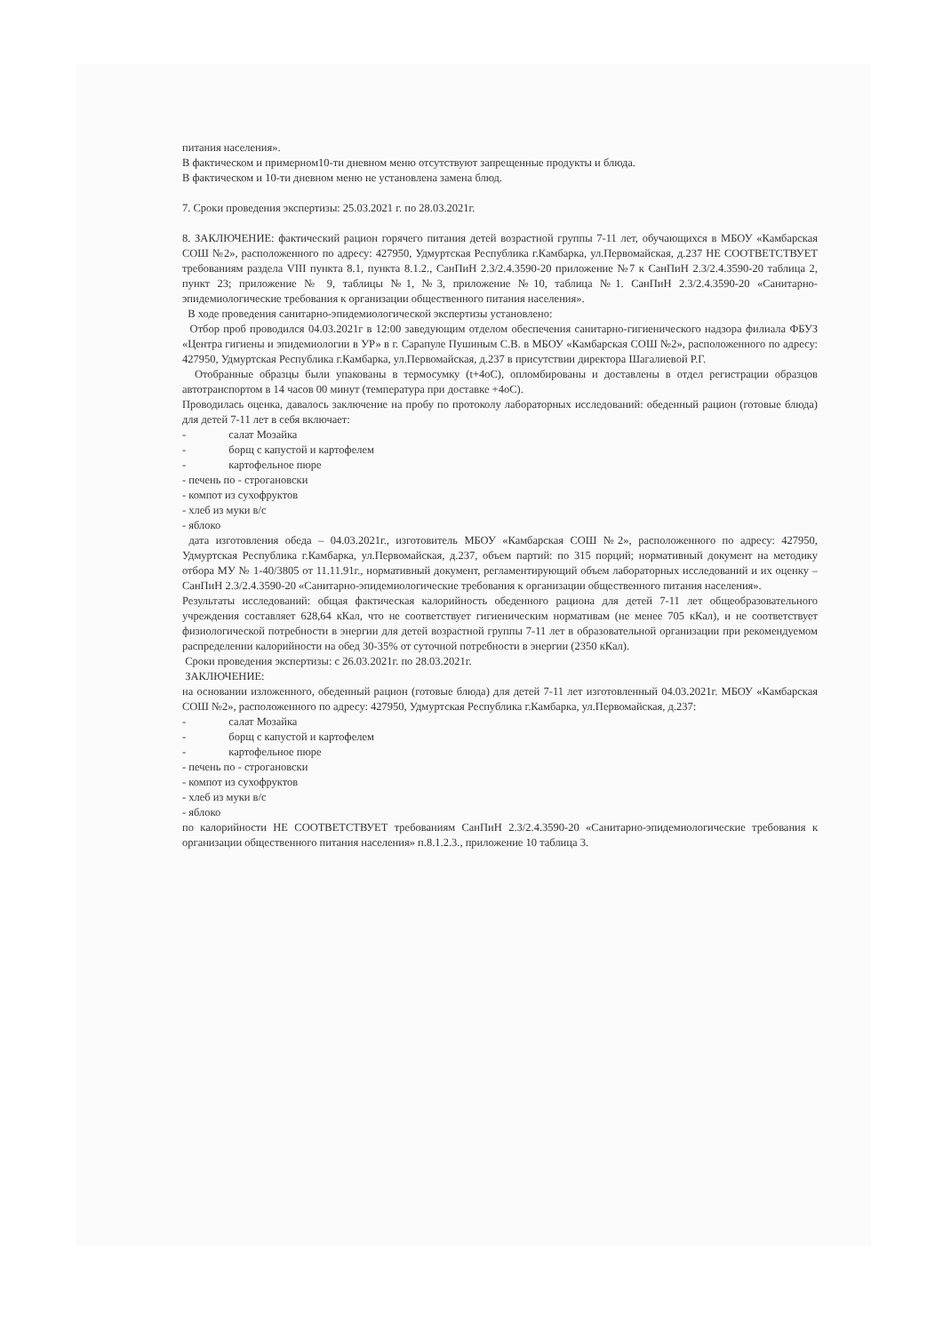питания населения».
В фактическом и примерном10-ти дневном меню отсутствуют запрещенные продукты и блюда.
В фактическом и 10-ти дневном меню не установлена замена блюд.
7. Сроки проведения экспертизы: 25.03.2021 г. по 28.03.2021г.
8. ЗАКЛЮЧЕНИЕ: фактический рацион горячего питания детей возрастной группы 7-11 лет, обучающихся в МБОУ «Камбарская СОШ №2», расположенного по адресу: 427950, Удмуртская Республика г.Камбарка, ул.Первомайская, д.237 НЕ СООТВЕТСТВУЕТ требованиям раздела VIII пункта 8.1, пункта 8.1.2., СанПиН 2.3/2.4.3590-20 приложение №7 к СанПиН 2.3/2.4.3590-20 таблица 2, пункт 23; приложение № 9, таблицы №1, №3, приложение №10, таблица №1. СанПиН 2.3/2.4.3590-20 «Санитарно-эпидемиологические требования к организации общественного питания населения».
В ходе проведения санитарно-эпидемиологической экспертизы установлено:
Отбор проб проводился 04.03.2021г в 12:00 заведующим отделом обеспечения санитарно-гигиенического надзора филиала ФБУЗ «Центра гигиены и эпидемиологии в УР» в г. Сарапуле Пушиным С.В. в МБОУ «Камбарская СОШ №2», расположенного по адресу: 427950, Удмуртская Республика г.Камбарка, ул.Первомайская, д.237 в присутствии директора Шагалиевой Р.Г.
Отобранные образцы были упакованы в термосумку (t+4оС), опломбированы и доставлены в отдел регистрации образцов автотранспортом в 14 часов 00 минут (температура при доставке +4оС).
Проводилась оценка, давалось заключение на пробу по протоколу лабораторных исследований: обеденный рацион (готовые блюда) для детей 7-11 лет в себя включает:
- салат Мозайка
- борщ с капустой и картофелем
- картофельное пюре
- печень по - строгановски
- компот из сухофруктов
- хлеб из муки в/с
- яблоко
дата изготовления обеда – 04.03.2021г., изготовитель МБОУ «Камбарская СОШ №2», расположенного по адресу: 427950, Удмуртская Республика г.Камбарка, ул.Первомайская, д.237, объем партий: по 315 порций; нормативный документ на методику отбора МУ № 1-40/3805 от 11.11.91г., нормативный документ, регламентирующий объем лабораторных исследований и их оценку – СанПиН 2.3/2.4.3590-20 «Санитарно-эпидемиологические требования к организации общественного питания населения».
Результаты исследований: общая фактическая калорийность обеденного рациона для детей 7-11 лет общеобразовательного учреждения составляет 628,64 кКал, что не соответствует гигиеническим нормативам (не менее 705 кКал), и не соответствует физиологической потребности в энергии для детей возрастной группы 7-11 лет в образовательной организации при рекомендуемом распределении калорийности на обед 30-35% от суточной потребности в энергии (2350 кКал).
Сроки проведения экспертизы: с 26.03.2021г. по 28.03.2021г.
ЗАКЛЮЧЕНИЕ:
на основании изложенного, обеденный рацион (готовые блюда) для детей 7-11 лет изготовленный 04.03.2021г. МБОУ «Камбарская СОШ №2», расположенного по адресу: 427950, Удмуртская Республика г.Камбарка, ул.Первомайская, д.237:
- салат Мозайка
- борщ с капустой и картофелем
- картофельное пюре
- печень по - строгановски
- компот из сухофруктов
- хлеб из муки в/с
- яблоко
по калорийности НЕ СООТВЕТСТВУЕТ требованиям СанПиН 2.3/2.4.3590-20 «Санитарно-эпидемиологические требования к организации общественного питания населения» п.8.1.2.3., приложение 10 таблица 3.